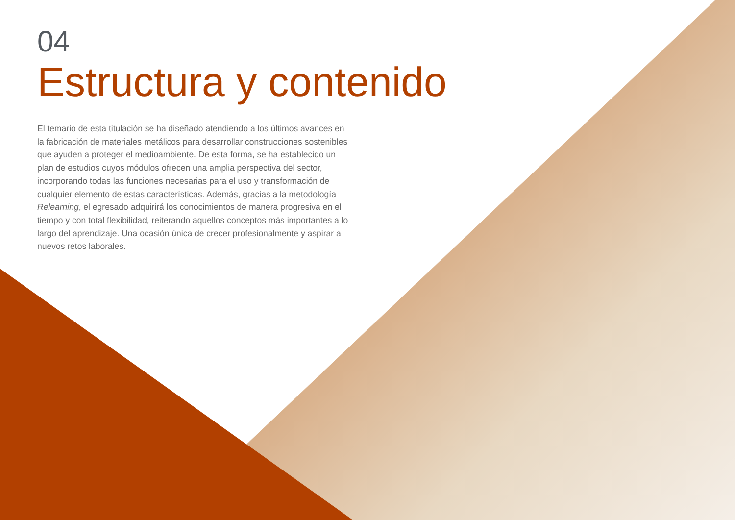04
Estructura y contenido
El temario de esta titulación se ha diseñado atendiendo a los últimos avances en la fabricación de materiales metálicos para desarrollar construcciones sostenibles que ayuden a proteger el medioambiente. De esta forma, se ha establecido un plan de estudios cuyos módulos ofrecen una amplia perspectiva del sector, incorporando todas las funciones necesarias para el uso y transformación de cualquier elemento de estas características. Además, gracias a la metodología Relearning, el egresado adquirirá los conocimientos de manera progresiva en el tiempo y con total flexibilidad, reiterando aquellos conceptos más importantes a lo largo del aprendizaje. Una ocasión única de crecer profesionalmente y aspirar a nuevos retos laborales.